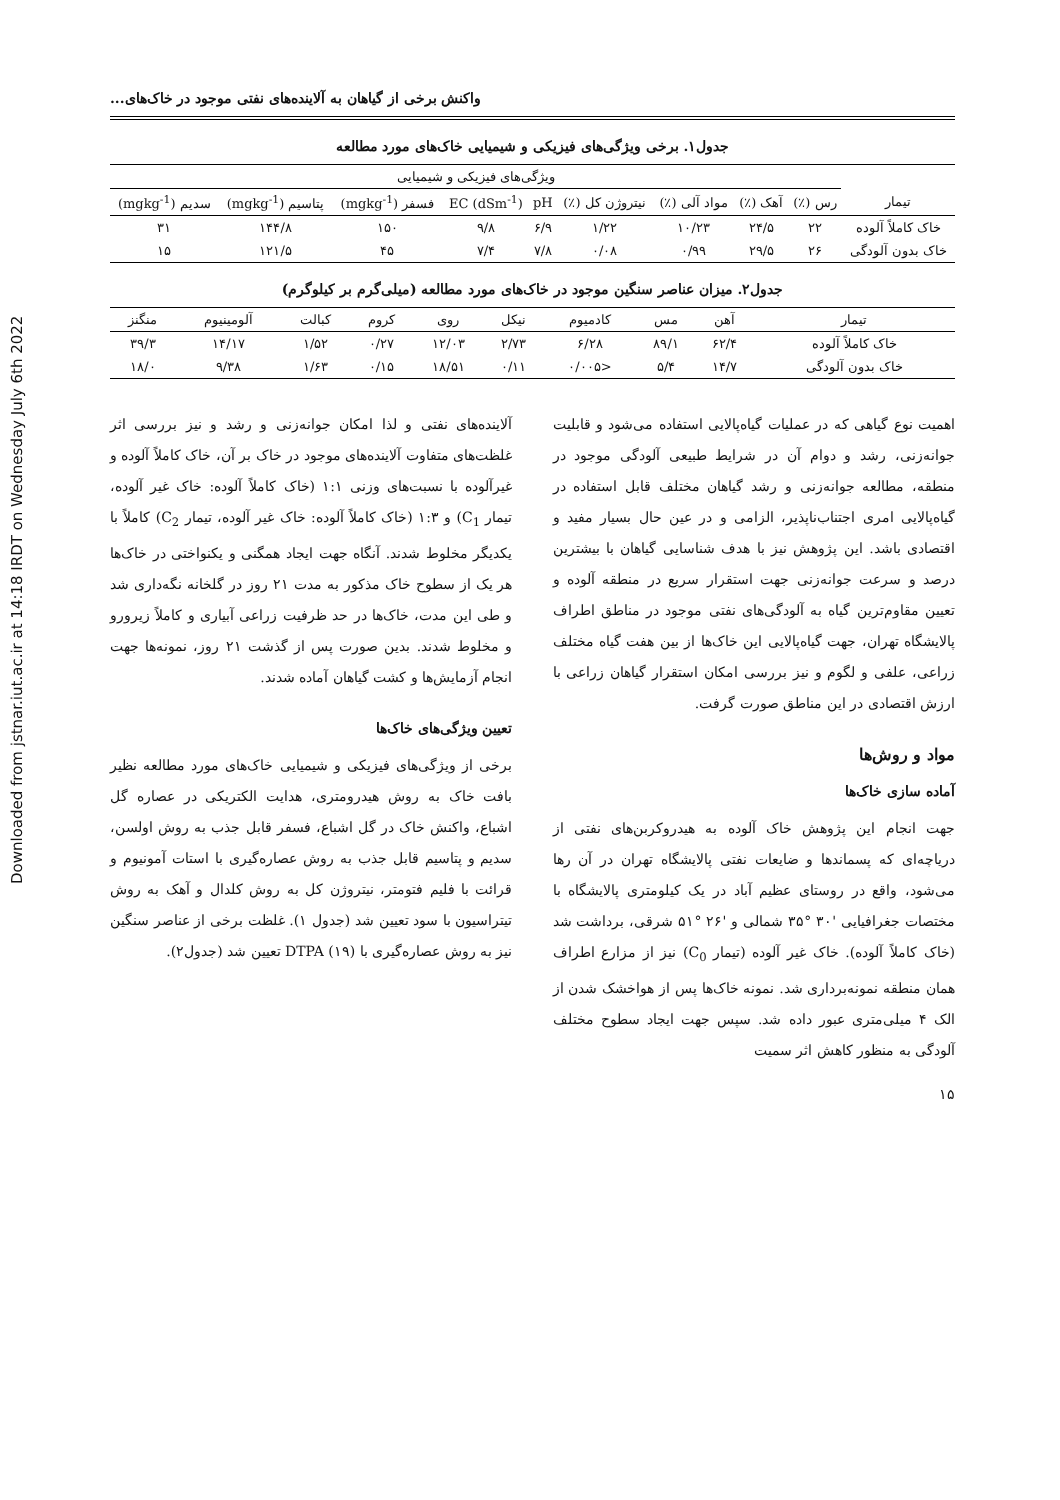Downloaded from jstnar.iut.ac.ir at 14:18 IRDT on Wednesday July 6th 2022
واکنش برخی از گیاهان به آلاینده‌های نفتی موجود در خاک‌های...
جدول۱. برخی ویژگی‌های فیزیکی و شیمیایی خاک‌های مورد مطالعه
| | ویژگی‌های فیزیکی و شیمیایی | | | | | | | | |
| --- | --- | --- | --- | --- | --- | --- | --- | --- | --- |
| تیمار | رس (٪) | آهک (٪) | مواد آلی (٪) | نیتروژن کل (٪) | pH | EC (dSm<sup>-1</sup>) | فسفر (mgkg<sup>-1</sup>) | پتاسیم (mgkg<sup>-1</sup>) | سدیم (mgkg<sup>-1</sup>) |
| خاک کاملاً آلوده | ۲۲ | ۲۴/۵ | ۱۰/۲۳ | ۱/۲۲ | ۶/۹ | ۹/۸ | ۱۵۰ | ۱۴۴/۸ | ۳۱ |
| خاک بدون آلودگی | ۲۶ | ۲۹/۵ | ۰/۹۹ | ۰/۰۸ | ۷/۸ | ۷/۴ | ۴۵ | ۱۲۱/۵ | ۱۵ |
جدول۲. میزان عناصر سنگین موجود در خاک‌های مورد مطالعه (میلی‌گرم بر کیلوگرم)
| تیمار | آهن | مس | کادمیوم | نیکل | روی | کروم | کبالت | آلومینیوم | منگنز |
| --- | --- | --- | --- | --- | --- | --- | --- | --- | --- |
| خاک کاملاً آلوده | ۶۲/۴ | ۸۹/۱ | ۶/۲۸ | ۲/۷۳ | ۱۲/۰۳ | ۰/۲۷ | ۱/۵۲ | ۱۴/۱۷ | ۳۹/۳ |
| خاک بدون آلودگی | ۱۴/۷ | ۵/۴ | <۰/۰۰۵ | ۰/۱۱ | ۱۸/۵۱ | ۰/۱۵ | ۱/۶۳ | ۹/۳۸ | ۱۸/۰ |
اهمیت نوع گیاهی که در عملیات گیاه‌پالایی استفاده می‌شود و قابلیت جوانه‌زنی، رشد و دوام آن در شرایط طبیعی آلودگی موجود در منطقه، مطالعه جوانه‌زنی و رشد گیاهان مختلف قابل استفاده در گیاه‌پالایی امری اجتناب‌ناپذیر، الزامی و در عین حال بسیار مفید و اقتصادی باشد. این پژوهش نیز با هدف شناسایی گیاهان با بیشترین درصد و سرعت جوانه‌زنی جهت استقرار سریع در منطقه آلوده و تعیین مقاوم‌ترین گیاه به آلودگی‌های نفتی موجود در مناطق اطراف پالایشگاه تهران، جهت گیاه‌پالایی این خاک‌ها از بین هفت گیاه مختلف زراعی، علفی و لگوم و نیز بررسی امکان استقرار گیاهان زراعی با ارزش اقتصادی در این مناطق صورت گرفت.
مواد و روش‌ها
آماده سازی خاک‌ها
جهت انجام این پژوهش خاک آلوده به هیدروکربن‌های نفتی از دریاچه‌ای که پسماندها و ضایعات نفتی پالایشگاه تهران در آن رها می‌شود، واقع در روستای عظیم آباد در یک کیلومتری پالایشگاه با مختصات جغرافیایی '۳۰ °۳۵ شمالی و '۲۶ °۵۱ شرقی، برداشت شد (خاک کاملاً آلوده). خاک غیر آلوده (تیمار C<sub>0</sub>) نیز از مزارع اطراف همان منطقه نمونه‌برداری شد. نمونه خاک‌ها پس از هواخشک شدن از الک ۴ میلی‌متری عبور داده شد. سپس جهت ایجاد سطوح مختلف آلودگی به منظور کاهش اثر سمیت
آلاینده‌های نفتی و لذا امکان جوانه‌زنی و رشد و نیز بررسی اثر غلظت‌های متفاوت آلاینده‌های موجود در خاک بر آن، خاک کاملاً آلوده و غیرآلوده با نسبت‌های وزنی ۱:۱ (خاک کاملاً آلوده: خاک غیر آلوده، تیمار C<sub>1</sub>) و ۱:۳ (خاک کاملاً آلوده: خاک غیر آلوده، تیمار C<sub>2</sub>) کاملاً با یکدیگر مخلوط شدند. آنگاه جهت ایجاد همگنی و یکنواختی در خاک‌ها هر یک از سطوح خاک مذکور به مدت ۲۱ روز در گلخانه نگه‌داری شد و طی این مدت، خاک‌ها در حد ظرفیت زراعی آبیاری و کاملاً زیرورو و مخلوط شدند. بدین صورت پس از گذشت ۲۱ روز، نمونه‌ها جهت انجام آزمایش‌ها و کشت گیاهان آماده شدند.
تعیین ویژگی‌های خاک‌ها
برخی از ویژگی‌های فیزیکی و شیمیایی خاک‌های مورد مطالعه نظیر بافت خاک به روش هیدرومتری، هدایت الکتریکی در عصاره گل اشباع، واکنش خاک در گل اشباع، فسفر قابل جذب به روش اولسن، سدیم و پتاسیم قابل جذب به روش عصاره‌گیری با استات آمونیوم و قرائت با فلیم فتومتر، نیتروژن کل به روش کلدال و آهک به روش تیتراسیون با سود تعیین شد (جدول ۱). غلظت برخی از عناصر سنگین نیز به روش عصاره‌گیری با DTPA (۱۹) تعیین شد (جدول۲).
۱۵